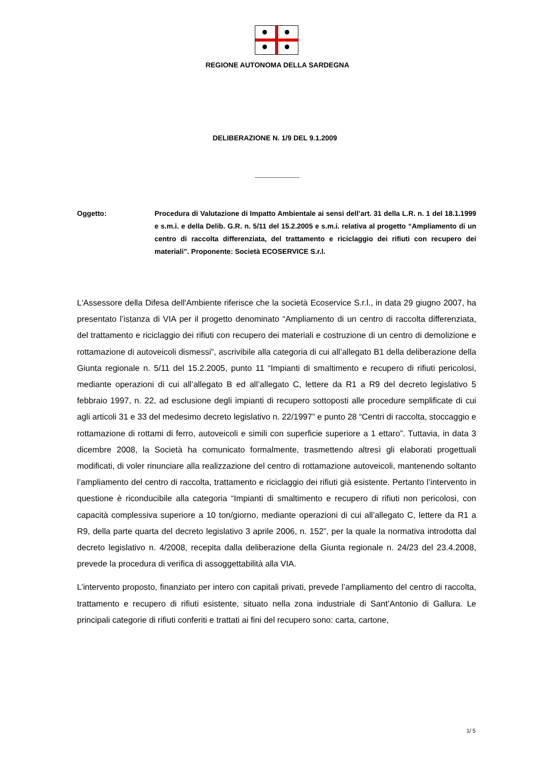REGIONE AUTONOMA DELLA SARDEGNA
DELIBERAZIONE N. 1/9 DEL 9.1.2009
Oggetto: Procedura di Valutazione di Impatto Ambientale ai sensi dell’art. 31 della L.R. n. 1 del 18.1.1999 e s.m.i. e della Delib. G.R. n. 5/11 del 15.2.2005 e s.m.i. relativa al progetto “Ampliamento di un centro di raccolta differenziata, del trattamento e riciclaggio dei rifiuti con recupero dei materiali”. Proponente: Società ECOSERVICE S.r.l.
L'Assessore della Difesa dell'Ambiente riferisce che la società Ecoservice S.r.l., in data 29 giugno 2007, ha presentato l’istanza di VIA per il progetto denominato “Ampliamento di un centro di raccolta differenziata, del trattamento e riciclaggio dei rifiuti con recupero dei materiali e costruzione di un centro di demolizione e rottamazione di autoveicoli dismessi”, ascrivibile alla categoria di cui all’allegato B1 della deliberazione della Giunta regionale n. 5/11 del 15.2.2005, punto 11 “Impianti di smaltimento e recupero di rifiuti pericolosi, mediante operazioni di cui all’allegato B ed all’allegato C, lettere da R1 a R9 del decreto legislativo 5 febbraio 1997, n. 22, ad esclusione degli impianti di recupero sottoposti alle procedure semplificate di cui agli articoli 31 e 33 del medesimo decreto legislativo n. 22/1997” e punto 28 “Centri di raccolta, stoccaggio e rottamazione di rottami di ferro, autoveicoli e simili con superficie superiore a 1 ettaro”. Tuttavia, in data 3 dicembre 2008, la Società ha comunicato formalmente, trasmettendo altresì gli elaborati progettuali modificati, di voler rinunciare alla realizzazione del centro di rottamazione autoveicoli, mantenendo soltanto l’ampliamento del centro di raccolta, trattamento e riciclaggio dei rifiuti già esistente. Pertanto l’intervento in questione è riconducibile alla categoria “Impianti di smaltimento e recupero di rifiuti non pericolosi, con capacità complessiva superiore a 10 ton/giorno, mediante operazioni di cui all’allegato C, lettere da R1 a R9, della parte quarta del decreto legislativo 3 aprile 2006, n. 152”, per la quale la normativa introdotta dal decreto legislativo n. 4/2008, recepita dalla deliberazione della Giunta regionale n. 24/23 del 23.4.2008, prevede la procedura di verifica di assoggettabilità alla VIA.
L’intervento proposto, finanziato per intero con capitali privati, prevede l’ampliamento del centro di raccolta, trattamento e recupero di rifiuti esistente, situato nella zona industriale di Sant’Antonio di Gallura. Le principali categorie di rifiuti conferiti e trattati ai fini del recupero sono: carta, cartone,
1/ 5